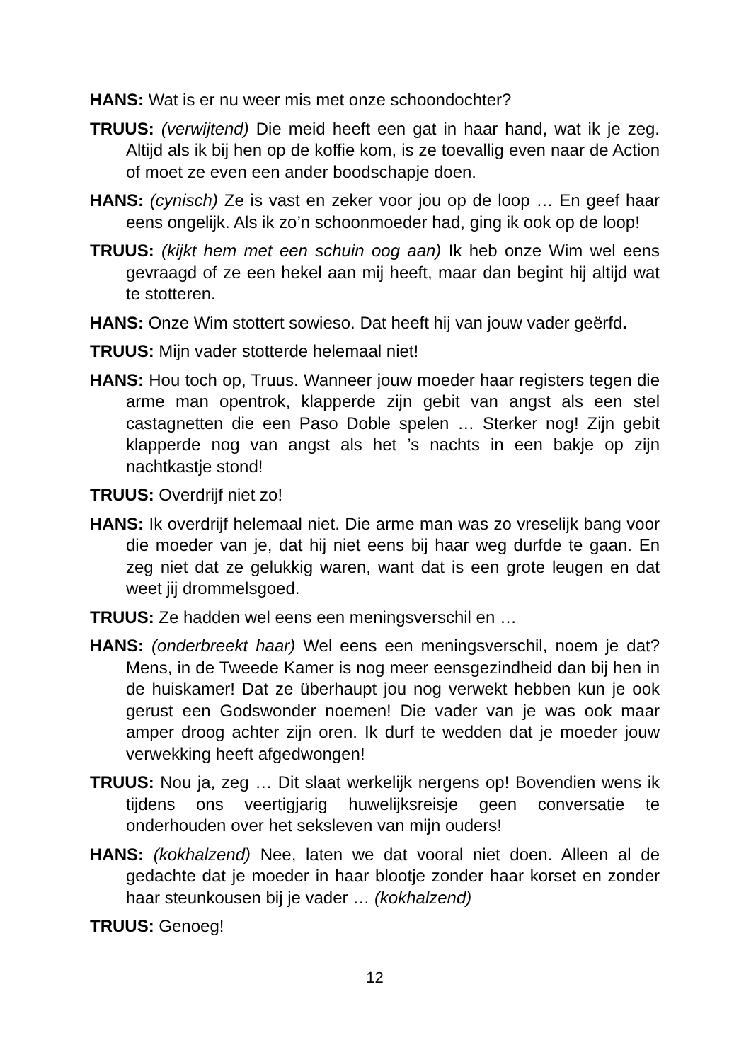HANS: Wat is er nu weer mis met onze schoondochter?
TRUUS: (verwijtend) Die meid heeft een gat in haar hand, wat ik je zeg. Altijd als ik bij hen op de koffie kom, is ze toevallig even naar de Action of moet ze even een ander boodschapje doen.
HANS: (cynisch) Ze is vast en zeker voor jou op de loop … En geef haar eens ongelijk. Als ik zo’n schoonmoeder had, ging ik ook op de loop!
TRUUS: (kijkt hem met een schuin oog aan) Ik heb onze Wim wel eens gevraagd of ze een hekel aan mij heeft, maar dan begint hij altijd wat te stotteren.
HANS: Onze Wim stottert sowieso. Dat heeft hij van jouw vader geërfd.
TRUUS: Mijn vader stotterde helemaal niet!
HANS: Hou toch op, Truus. Wanneer jouw moeder haar registers tegen die arme man opentrok, klapperde zijn gebit van angst als een stel castagnetten die een Paso Doble spelen … Sterker nog! Zijn gebit klapperde nog van angst als het ’s nachts in een bakje op zijn nachtkastje stond!
TRUUS: Overdrijf niet zo!
HANS: Ik overdrijf helemaal niet. Die arme man was zo vreselijk bang voor die moeder van je, dat hij niet eens bij haar weg durfde te gaan. En zeg niet dat ze gelukkig waren, want dat is een grote leugen en dat weet jij drommelsgoed.
TRUUS: Ze hadden wel eens een meningsverschil en …
HANS: (onderbreekt haar) Wel eens een meningsverschil, noem je dat? Mens, in de Tweede Kamer is nog meer eensgezindheid dan bij hen in de huiskamer! Dat ze überhaupt jou nog verwekt hebben kun je ook gerust een Godswonder noemen! Die vader van je was ook maar amper droog achter zijn oren. Ik durf te wedden dat je moeder jouw verwekking heeft afgedwongen!
TRUUS: Nou ja, zeg … Dit slaat werkelijk nergens op! Bovendien wens ik tijdens ons veertigjarig huwelijksreisje geen conversatie te onderhouden over het seksleven van mijn ouders!
HANS: (kokhalzend) Nee, laten we dat vooral niet doen. Alleen al de gedachte dat je moeder in haar blootje zonder haar korset en zonder haar steunkousen bij je vader … (kokhalzend)
TRUUS: Genoeg!
12